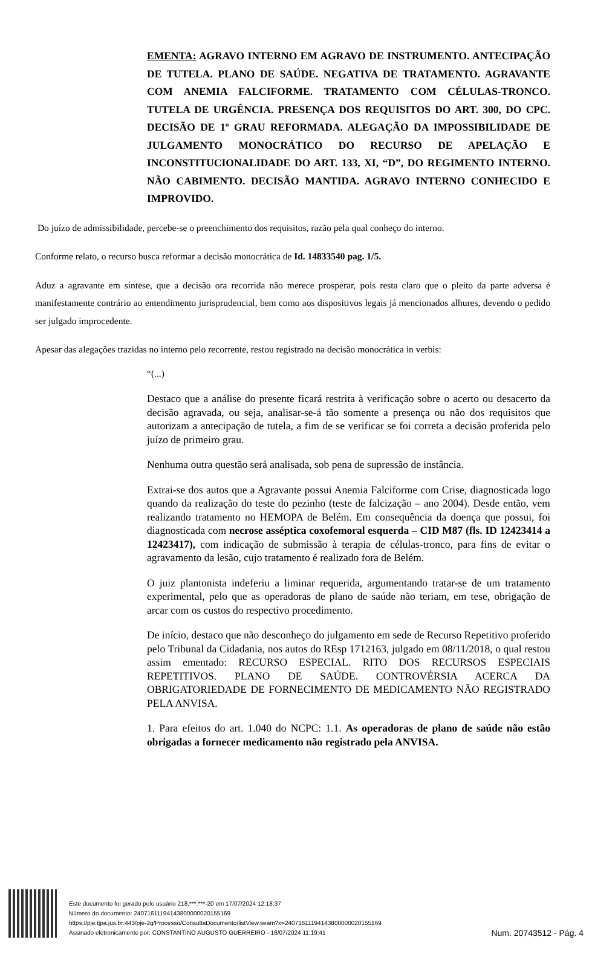EMENTA: AGRAVO INTERNO EM AGRAVO DE INSTRUMENTO. ANTECIPAÇÃO DE TUTELA. PLANO DE SAÚDE. NEGATIVA DE TRATAMENTO. AGRAVANTE COM ANEMIA FALCIFORME. TRATAMENTO COM CÉLULAS-TRONCO. TUTELA DE URGÊNCIA. PRESENÇA DOS REQUISITOS DO ART. 300, DO CPC. DECISÃO DE 1º GRAU REFORMADA. ALEGAÇÃO DA IMPOSSIBILIDADE DE JULGAMENTO MONOCRÁTICO DO RECURSO DE APELAÇÃO E INCONSTITUCIONALIDADE DO ART. 133, XI, “D”, DO REGIMENTO INTERNO. NÃO CABIMENTO. DECISÃO MANTIDA. AGRAVO INTERNO CONHECIDO E IMPROVIDO.
Do juízo de admissibilidade, percebe-se o preenchimento dos requisitos, razão pela qual conheço do interno.
Conforme relato, o recurso busca reformar a decisão monocrática de Id. 14833540 pag. 1/5.
Aduz a agravante em síntese, que a decisão ora recorrida não merece prosperar, pois resta claro que o pleito da parte adversa é manifestamente contrário ao entendimento jurisprudencial, bem como aos dispositivos legais já mencionados alhures, devendo o pedido ser julgado improcedente.
Apesar das alegações trazidas no interno pelo recorrente, restou registrado na decisão monocrática in verbis:
“(...)
Destaco que a análise do presente ficará restrita à verificação sobre o acerto ou desacerto da decisão agravada, ou seja, analisar-se-á tão somente a presença ou não dos requisitos que autorizam a antecipação de tutela, a fim de se verificar se foi correta a decisão proferida pelo juízo de primeiro grau.
Nenhuma outra questão será analisada, sob pena de supressão de instância.
Extrai-se dos autos que a Agravante possui Anemia Falciforme com Crise, diagnosticada logo quando da realização do teste do pezinho (teste de falcização – ano 2004). Desde então, vem realizando tratamento no HEMOPA de Belém. Em consequência da doença que possui, foi diagnosticada com necrose asséptica coxofemoral esquerda – CID M87 (fls. ID 12423414 a 12423417), com indicação de submissão à terapia de células-tronco, para fins de evitar o agravamento da lesão, cujo tratamento é realizado fora de Belém.
O juiz plantonista indeferiu a liminar requerida, argumentando tratar-se de um tratamento experimental, pelo que as operadoras de plano de saúde não teriam, em tese, obrigação de arcar com os custos do respectivo procedimento.
De início, destaco que não desconheço do julgamento em sede de Recurso Repetitivo proferido pelo Tribunal da Cidadania, nos autos do REsp 1712163, julgado em 08/11/2018, o qual restou assim ementado: RECURSO ESPECIAL. RITO DOS RECURSOS ESPECIAIS REPETITIVOS. PLANO DE SAÚDE. CONTROVÉRSIA ACERCA DA OBRIGATORIEDADE DE FORNECIMENTO DE MEDICAMENTO NÃO REGISTRADO PELA ANVISA.
1. Para efeitos do art. 1.040 do NCPC: 1.1. As operadoras de plano de saúde não estão obrigadas a fornecer medicamento não registrado pela ANVISA.
Este documento foi gerado pelo usuário 218.***.***-20 em 17/07/2024 12:18:37
Número do documento: 24071611194143800000020155169
https://pje.tjpa.jus.br:443/pje-2g/Processo/ConsultaDocumento/listView.seam?x=24071611194143800000020155169
Assinado eletronicamente por: CONSTANTINO AUGUSTO GUERREIRO - 16/07/2024 11:19:41
Num. 20743512 - Pág. 4